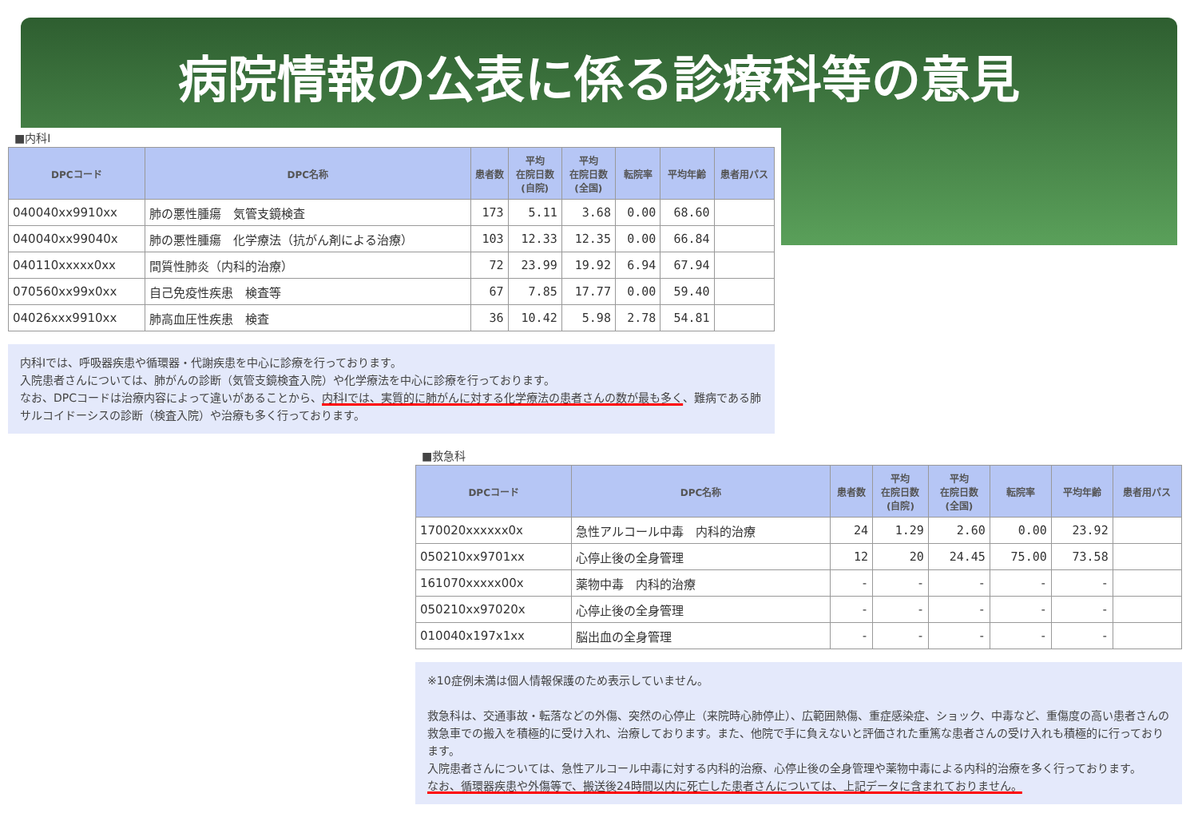病院情報の公表に係る診療科等の意見
■内科Ⅰ
| DPCコード | DPC名称 | 患者数 | 平均 在院日数 (自院) | 平均 在院日数 (全国) | 転院率 | 平均年齢 | 患者用パス |
| --- | --- | --- | --- | --- | --- | --- | --- |
| 040040xx9910xx | 肺の悪性腫瘍 気管支鏡検査 | 173 | 5.11 | 3.68 | 0.00 | 68.60 | |
| 040040xx99040x | 肺の悪性腫瘍 化学療法（抗がん剤による治療） | 103 | 12.33 | 12.35 | 0.00 | 66.84 | |
| 040110xxxxx0xx | 間質性肺炎（内科的治療） | 72 | 23.99 | 19.92 | 6.94 | 67.94 | |
| 070560xx99x0xx | 自己免疫性疾患 検査等 | 67 | 7.85 | 17.77 | 0.00 | 59.40 | |
| 04026xxx9910xx | 肺高血圧性疾患 検査 | 36 | 10.42 | 5.98 | 2.78 | 54.81 | |
内科Ⅰでは、呼吸器疾患や循環器・代謝疾患を中心に診療を行っております。
入院患者さんについては、肺がんの診断（気管支鏡検査入院）や化学療法を中心に診療を行っております。
なお、DPCコードは治療内容によって違いがあることから、内科Ⅰでは、実質的に肺がんに対する化学療法の患者さんの数が最も多く、難病である肺サルコイドーシスの診断（検査入院）や治療も多く行っております。
■救急科
| DPCコード | DPC名称 | 患者数 | 平均 在院日数 (自院) | 平均 在院日数 (全国) | 転院率 | 平均年齢 | 患者用パス |
| --- | --- | --- | --- | --- | --- | --- | --- |
| 170020xxxxxx0x | 急性アルコール中毒 内科的治療 | 24 | 1.29 | 2.60 | 0.00 | 23.92 | |
| 050210xx9701xx | 心停止後の全身管理 | 12 | 20 | 24.45 | 75.00 | 73.58 | |
| 161070xxxxx00x | 薬物中毒 内科的治療 | - | - | - | - | - | |
| 050210xx97020x | 心停止後の全身管理 | - | - | - | - | - | |
| 010040x197x1xx | 脳出血の全身管理 | - | - | - | - | - | |
※10症例未満は個人情報保護のため表示していません。
救急科は、交通事故・転落などの外傷、突然の心停止（来院時心肺停止）、広範囲熱傷、重症感染症、ショック、中毒など、重傷度の高い患者さんの救急車での搬入を積極的に受け入れ、治療しております。また、他院で手に負えないと評価された重篤な患者さんの受け入れも積極的に行っております。
入院患者さんについては、急性アルコール中毒に対する内科的治療、心停止後の全身管理や薬物中毒による内科的治療を多く行っております。
なお、循環器疾患や外傷等で、搬送後24時間以内に死亡した患者さんについては、上記データに含まれておりません。